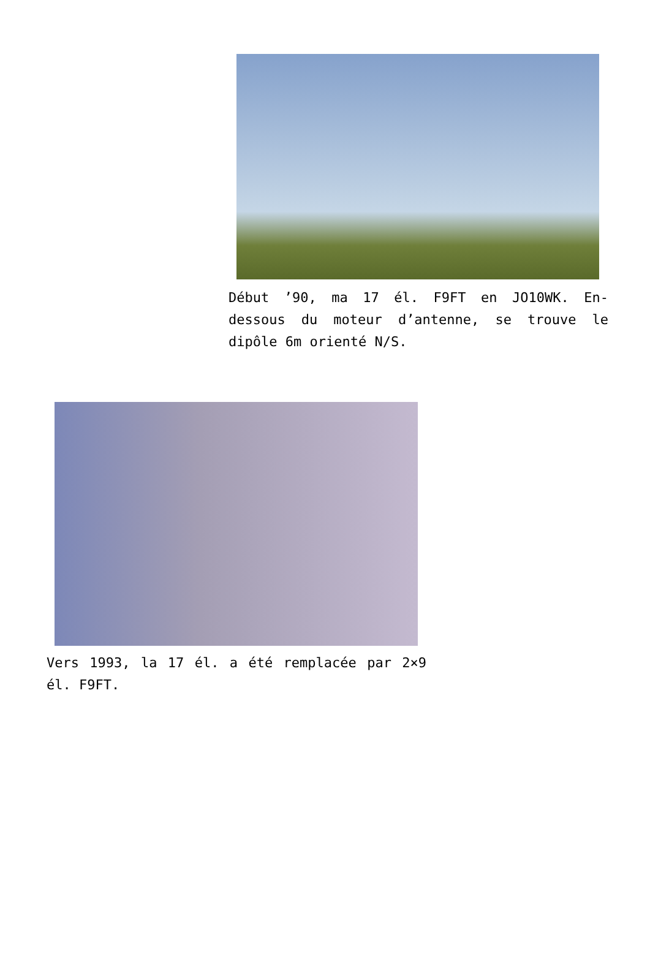Début ’90, ma 17 él. F9FT en JO10WK. En-dessous du moteur d’antenne, se trouve le dipôle 6m orienté N/S.
Vers 1993, la 17 él. a été remplacée par 2×9 él. F9FT.